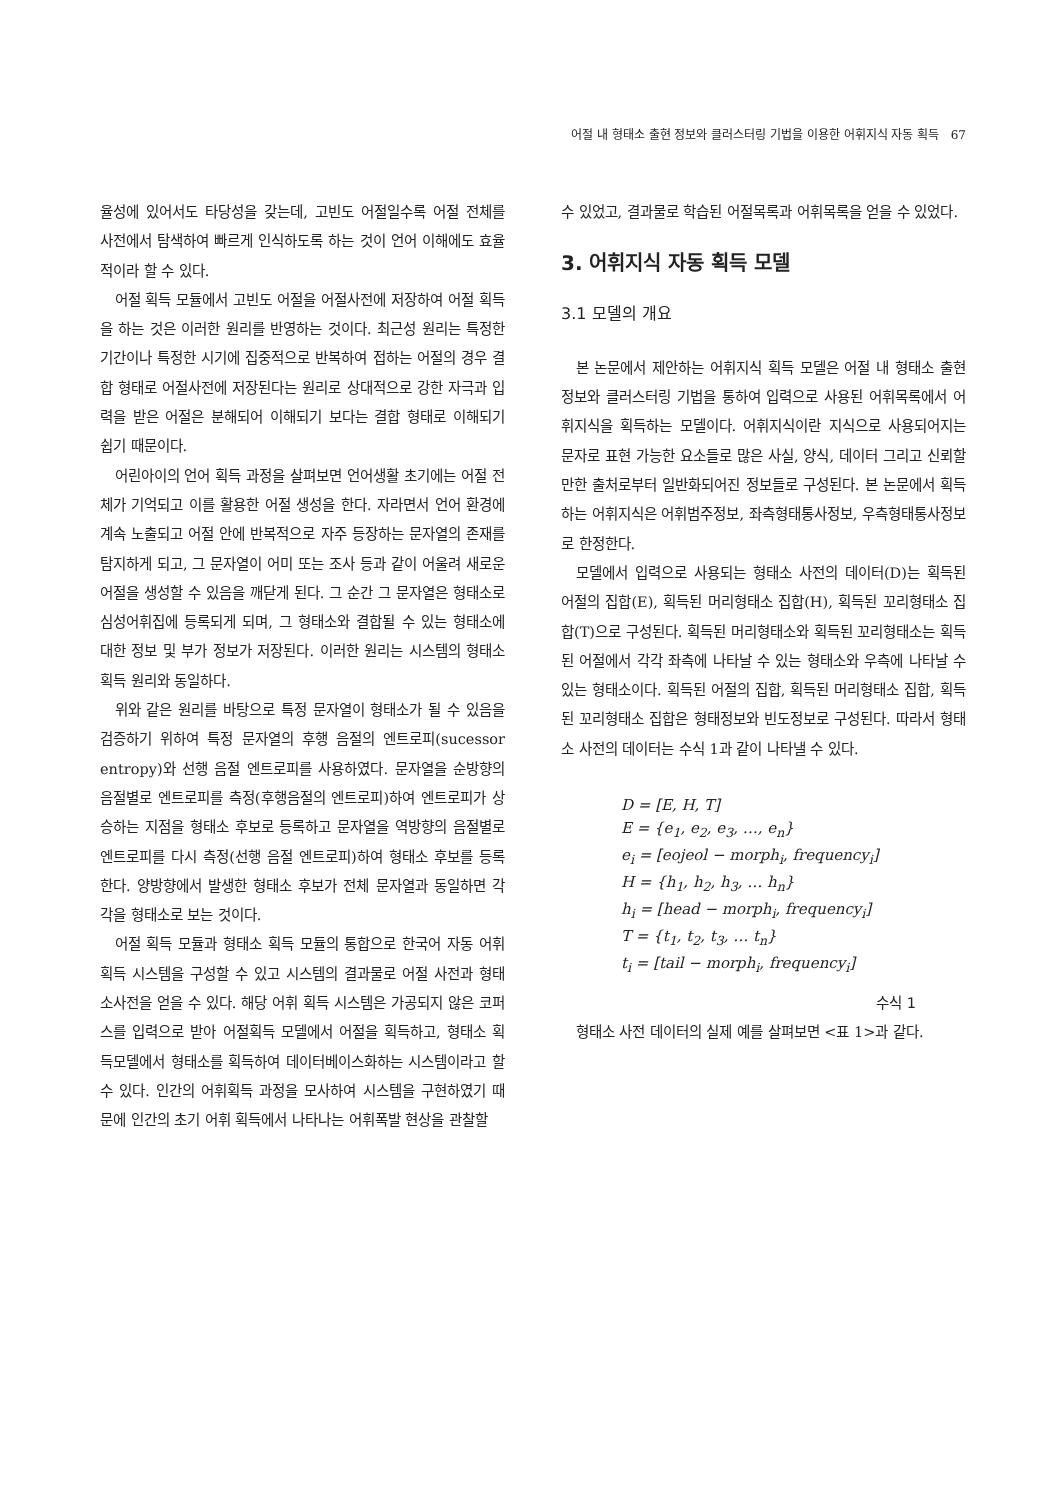어절 내 형태소 출현 정보와 클러스터링 기법을 이용한 어휘지식 자동 획득 67
율성에 있어서도 타당성을 갖는데, 고빈도 어절일수록 어절 전체를 사전에서 탐색하여 빠르게 인식하도록 하는 것이 언어 이해에도 효율적이라 할 수 있다.
어절 획득 모듈에서 고빈도 어절을 어절사전에 저장하여 어절 획득을 하는 것은 이러한 원리를 반영하는 것이다. 최근성 원리는 특정한 기간이나 특정한 시기에 집중적으로 반복하여 접하는 어절의 경우 결합 형태로 어절사전에 저장된다는 원리로 상대적으로 강한 자극과 입력을 받은 어절은 분해되어 이해되기 보다는 결합 형태로 이해되기 쉽기 때문이다.
어린아이의 언어 획득 과정을 살펴보면 언어생활 초기에는 어절 전체가 기억되고 이를 활용한 어절 생성을 한다. 자라면서 언어 환경에 계속 노출되고 어절 안에 반복적으로 자주 등장하는 문자열의 존재를 탐지하게 되고, 그 문자열이 어미 또는 조사 등과 같이 어울려 새로운 어절을 생성할 수 있음을 깨닫게 된다. 그 순간 그 문자열은 형태소로 심성어휘집에 등록되게 되며, 그 형태소와 결합될 수 있는 형태소에 대한 정보 및 부가 정보가 저장된다. 이러한 원리는 시스템의 형태소 획득 원리와 동일하다.
위와 같은 원리를 바탕으로 특정 문자열이 형태소가 될 수 있음을 검증하기 위하여 특정 문자열의 후행 음절의 엔트로피(sucessor entropy)와 선행 음절 엔트로피를 사용하였다. 문자열을 순방향의 음절별로 엔트로피를 측정(후행음절의 엔트로피)하여 엔트로피가 상승하는 지점을 형태소 후보로 등록하고 문자열을 역방향의 음절별로 엔트로피를 다시 측정(선행 음절 엔트로피)하여 형태소 후보를 등록한다. 양방향에서 발생한 형태소 후보가 전체 문자열과 동일하면 각각을 형태소로 보는 것이다.
어절 획득 모듈과 형태소 획득 모듈의 통합으로 한국어 자동 어휘 획득 시스템을 구성할 수 있고 시스템의 결과물로 어절 사전과 형태소사전을 얻을 수 있다. 해당 어휘 획득 시스템은 가공되지 않은 코퍼스를 입력으로 받아 어절획득 모델에서 어절을 획득하고, 형태소 획득모델에서 형태소를 획득하여 데이터베이스화하는 시스템이라고 할 수 있다. 인간의 어휘획득 과정을 모사하여 시스템을 구현하였기 때문에 인간의 초기 어휘 획득에서 나타나는 어휘폭발 현상을 관찰할
수 있었고, 결과물로 학습된 어절목록과 어휘목록을 얻을 수 있었다.
3. 어휘지식 자동 획득 모델
3.1 모델의 개요
본 논문에서 제안하는 어휘지식 획득 모델은 어절 내 형태소 출현정보와 클러스터링 기법을 통하여 입력으로 사용된 어휘목록에서 어휘지식을 획득하는 모델이다. 어휘지식이란 지식으로 사용되어지는 문자로 표현 가능한 요소들로 많은 사실, 양식, 데이터 그리고 신뢰할만한 출처로부터 일반화되어진 정보들로 구성된다. 본 논문에서 획득하는 어휘지식은 어휘범주정보, 좌측형태통사정보, 우측형태통사정보로 한정한다.
모델에서 입력으로 사용되는 형태소 사전의 데이터(D)는 획득된 어절의 집합(E), 획득된 머리형태소 집합(H), 획득된 꼬리형태소 집합(T)으로 구성된다. 획득된 머리형태소와 획득된 꼬리형태소는 획득된 어절에서 각각 좌측에 나타날 수 있는 형태소와 우측에 나타날 수 있는 형태소이다. 획득된 어절의 집합, 획득된 머리형태소 집합, 획득된 꼬리형태소 집합은 형태정보와 빈도정보로 구성된다. 따라서 형태소 사전의 데이터는 수식 1과 같이 나타낼 수 있다.
D = [E, H, T]
E = {e<sub>1</sub>, e<sub>2</sub>, e<sub>3</sub>, …, e<sub>n</sub>}
e<sub>i</sub> = [eojeol − morph<sub>i</sub>, frequency<sub>i</sub>]
H = {h<sub>1</sub>, h<sub>2</sub>, h<sub>3</sub>, … h<sub>n</sub>}
h<sub>i</sub> = [head − morph<sub>i</sub>, frequency<sub>i</sub>]
T = {t<sub>1</sub>, t<sub>2</sub>, t<sub>3</sub>, … t<sub>n</sub>}
t<sub>i</sub> = [tail − morph<sub>i</sub>, frequency<sub>i</sub>]
수식 1
형태소 사전 데이터의 실제 예를 살펴보면 <표 1>과 같다.